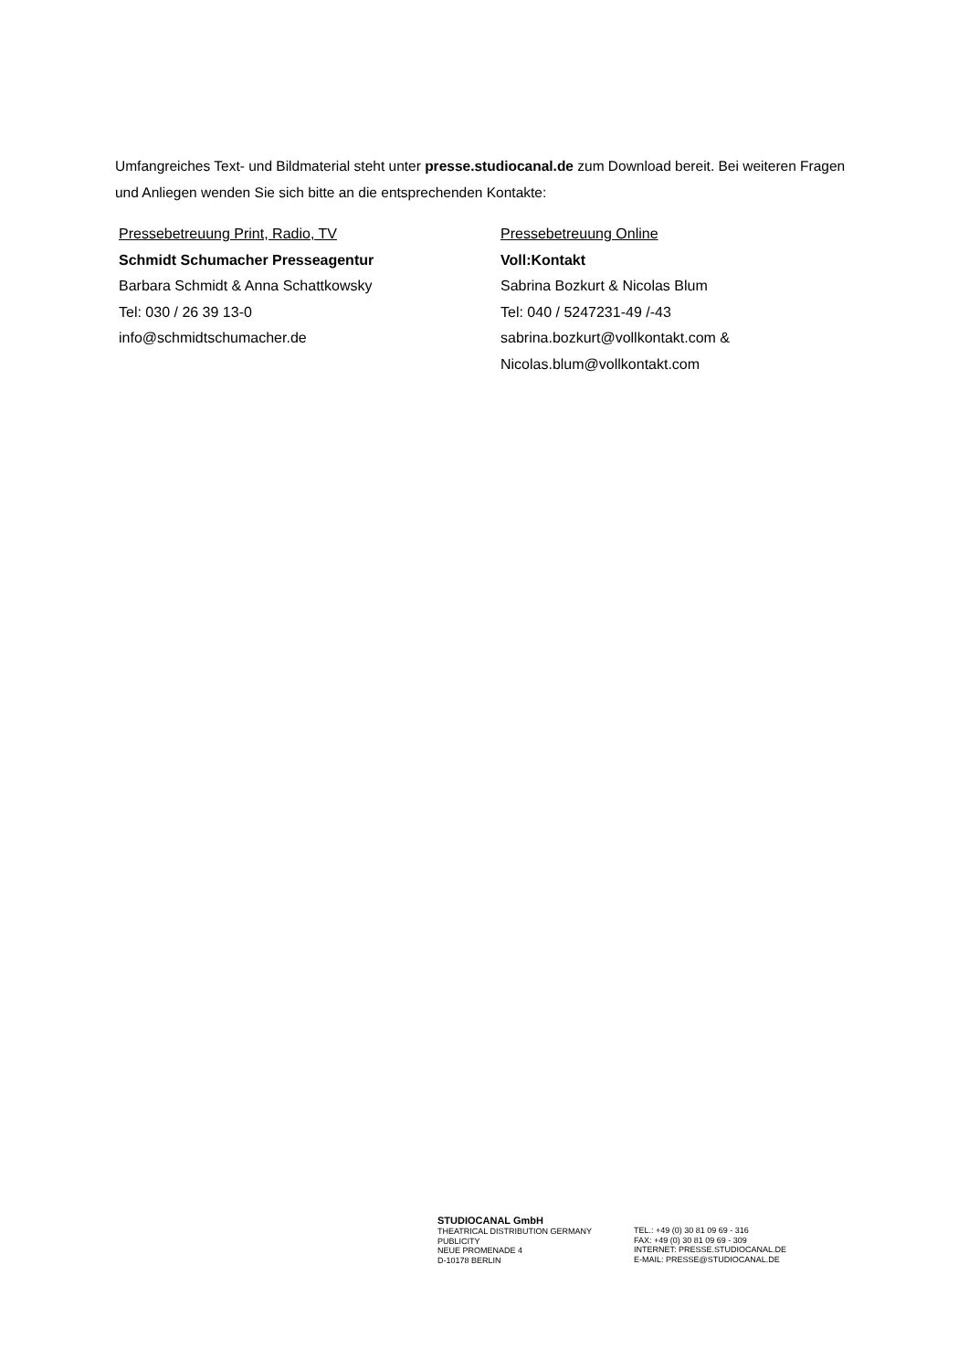Umfangreiches Text- und Bildmaterial steht unter presse.studiocanal.de zum Download bereit. Bei weiteren Fragen und Anliegen wenden Sie sich bitte an die entsprechenden Kontakte:
Pressebetreuung Print, Radio, TV
Schmidt Schumacher Presseagentur
Barbara Schmidt & Anna Schattkowsky
Tel: 030 / 26 39 13-0
info@schmidtschumacher.de
Pressebetreuung Online
Voll:Kontakt
Sabrina Bozkurt & Nicolas Blum
Tel: 040 / 5247231-49 /-43
sabrina.bozkurt@vollkontakt.com &
Nicolas.blum@vollkontakt.com
STUDIOCANAL GmbH
THEATRICAL DISTRIBUTION GERMANY
PUBLICITY
NEUE PROMENADE 4
D-10178 BERLIN
TEL.: +49 (0) 30 81 09 69 - 316
FAX: +49 (0) 30 81 09 69 - 309
INTERNET: PRESSE.STUDIOCANAL.DE
E-MAIL: PRESSE@STUDIOCANAL.DE